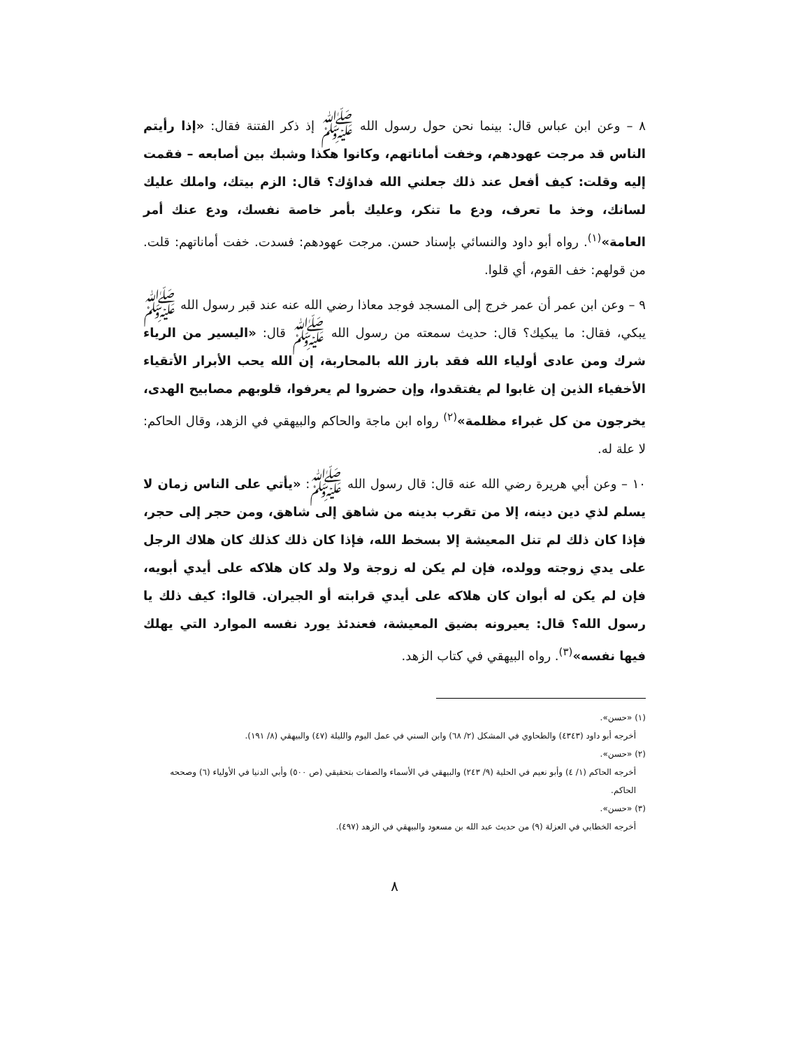٨ – وعن ابن عباس قال: بينما نحن حول رسول الله ﷺ إذ ذكر الفتنة فقال: «إذا رأيتم الناس قد مرجت عهودهم، وخفت أماناتهم، وكانوا هكذا وشبك بين أصابعه – فقمت إليه وقلت: كيف أفعل عند ذلك جعلني الله فداؤك؟ قال: الزم بيتك، واملك عليك لسانك، وخذ ما تعرف، ودع ما تنكر، وعليك بأمر خاصة نفسك، ودع عنك أمر العامة»<sup>(١)</sup>. رواه أبو داود والنسائي بإسناد حسن. مرجت عهودهم: فسدت. خفت أماناتهم: قلت. من قولهم: خف القوم، أي قلوا.
٩ – وعن ابن عمر أن عمر خرج إلى المسجد فوجد معاذا رضي الله عنه عند قبر رسول الله ﷺ يبكي، فقال: ما يبكيك؟ قال: حديث سمعته من رسول الله ﷺ قال: «اليسير من الرياء شرك ومن عادى أولياء الله فقد بارز الله بالمحاربة، إن الله يحب الأبرار الأتقياء الأخفياء الذين إن غابوا لم يفتقدوا، وإن حضروا لم يعرفوا، قلوبهم مصابيح الهدى، يخرجون من كل غبراء مظلمة»<sup>(٢)</sup> رواه ابن ماجة والحاكم والبيهقي في الزهد، وقال الحاكم: لا علة له.
١٠ – وعن أبي هريرة رضي الله عنه قال: قال رسول الله ﷺ: «يأتي على الناس زمان لا يسلم لذي دين دينه، إلا من تقرب بدينه من شاهق إلى شاهق، ومن حجر إلى حجر، فإذا كان ذلك لم تنل المعيشة إلا بسخط الله، فإذا كان ذلك كذلك كان هلاك الرجل على يدي زوجته وولده، فإن لم يكن له زوجة ولا ولد كان هلاكه على أيدي أبويه، فإن لم يكن له أبوان كان هلاكه على أيدي قرابته أو الجيران. قالوا: كيف ذلك يا رسول الله؟ قال: يعيرونه بضيق المعيشة، فعندئذ يورد نفسه الموارد التي يهلك فيها نفسه»<sup>(٣)</sup>. رواه البيهقي في كتاب الزهد.
(١) «حسن».
أخرجه أبو داود (٤٣٤٣) والطحاوي في المشكل (٢/ ٦٨) وابن السني في عمل اليوم والليلة (٤٧) والبيهقي (٨/ ١٩١).
(٢) «حسن».
أخرجه الحاكم (١/ ٤) وأبو نعيم في الحلية (٩/ ٢٤٣) والبيهقي في الأسماء والصفات بتحقيقي (ص ٥٠٠) وأبي الدنيا في الأولياء (٦) وصححه الحاكم.
(٣) «حسن».
أخرجه الخطابي في العزلة (٩) من حديث عبد الله بن مسعود والبيهقي في الزهد (٤٩٧).
٨